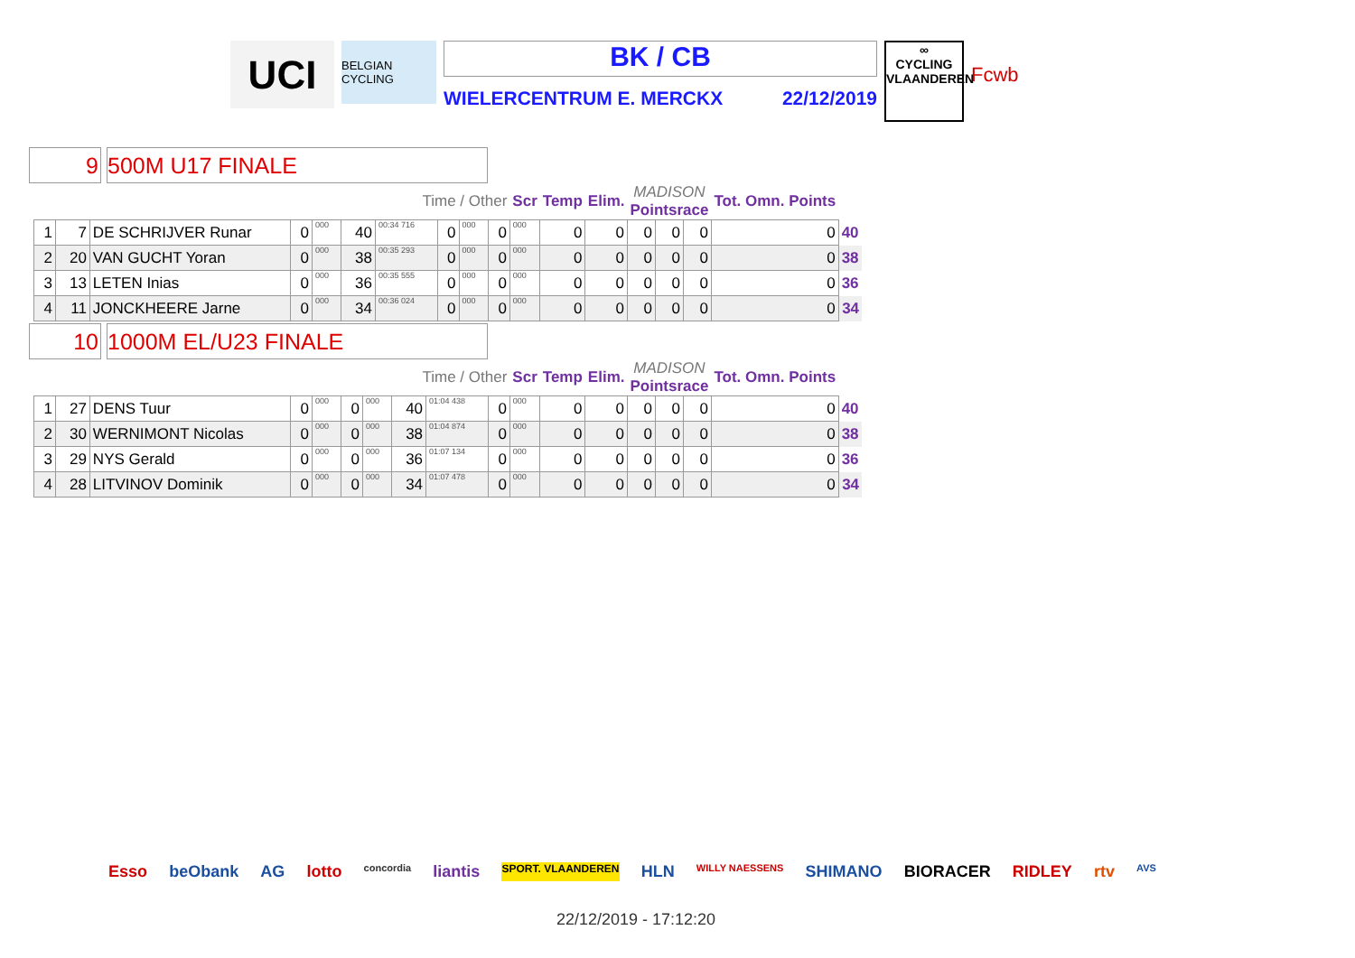UCI
BELGIAN CYCLING
BK / CB
WIELERCENTRUM E. MERCKX 22/12/2019
∞
CYCLING
VLAANDEREN
Fcwb
9 500M U17 FINALE
| Time / Other | | | | | | | | | | Scr | Temp | Elim. | MADISON Pointsrace | | | Tot. Omn. Points | |
| 1 | 7 | DE SCHRIJVER Runar | 0 | 000 | 40 | 00:34 716 | 0 | 000 | 0 | 000 | 0 | 0 | 0 | 0 | 0 | 0 | 40 |
| 2 | 20 | VAN GUCHT Yoran | 0 | 000 | 38 | 00:35 293 | 0 | 000 | 0 | 000 | 0 | 0 | 0 | 0 | 0 | 0 | 38 |
| 3 | 13 | LETEN Inias | 0 | 000 | 36 | 00:35 555 | 0 | 000 | 0 | 000 | 0 | 0 | 0 | 0 | 0 | 0 | 36 |
| 4 | 11 | JONCKHEERE Jarne | 0 | 000 | 34 | 00:36 024 | 0 | 000 | 0 | 000 | 0 | 0 | 0 | 0 | 0 | 0 | 34 |
10 1000M EL/U23 FINALE
| Time / Other | | | | | | | | | | Scr | Temp | Elim. | MADISON Pointsrace | | | Tot. Omn. Points | |
| 1 | 27 | DENS Tuur | 0 | 000 | 0 | 000 | 40 | 01:04 438 | 0 | 000 | 0 | 0 | 0 | 0 | 0 | 0 | 40 |
| 2 | 30 | WERNIMONT Nicolas | 0 | 000 | 0 | 000 | 38 | 01:04 874 | 0 | 000 | 0 | 0 | 0 | 0 | 0 | 0 | 38 |
| 3 | 29 | NYS Gerald | 0 | 000 | 0 | 000 | 36 | 01:07 134 | 0 | 000 | 0 | 0 | 0 | 0 | 0 | 0 | 36 |
| 4 | 28 | LITVINOV Dominik | 0 | 000 | 0 | 000 | 34 | 01:07 478 | 0 | 000 | 0 | 0 | 0 | 0 | 0 | 0 | 34 |
Esso beObank AG lotto concordia liantis SPORT. VLAANDEREN HLN WILLY NAESSENS SHIMANO BIORACER RIDLEY rtv AVS
22/12/2019 - 17:12:20